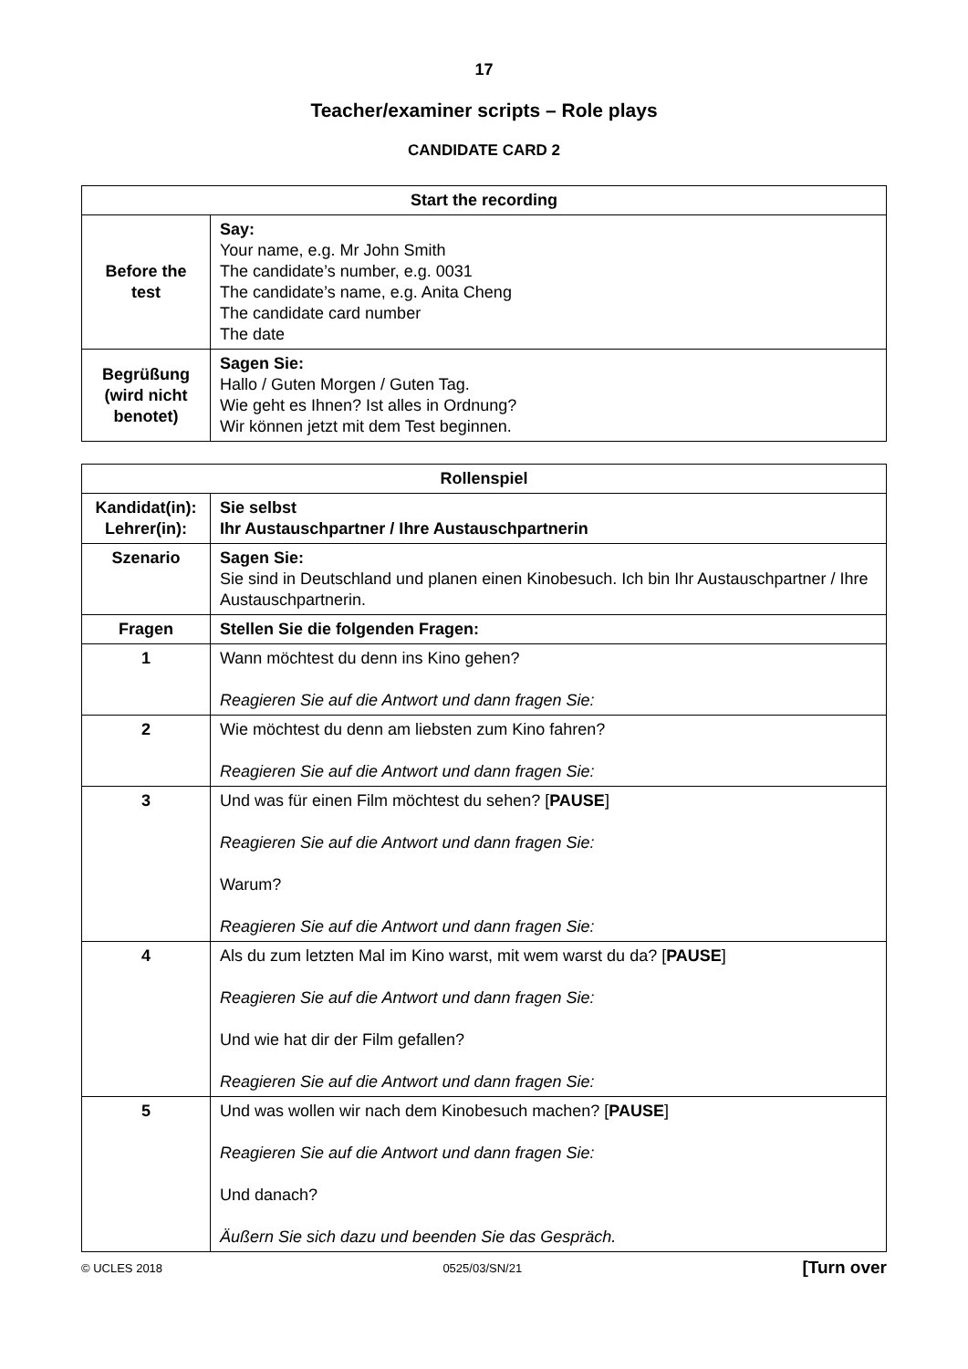17
Teacher/examiner scripts – Role plays
CANDIDATE CARD 2
| Start the recording | |
| --- | --- |
| Before the test | Say: Your name, e.g. Mr John Smith The candidate’s number, e.g. 0031 The candidate’s name, e.g. Anita Cheng The candidate card number The date |
| Begrüßung (wird nicht benotet) | Sagen Sie: Hallo / Guten Morgen / Guten Tag. Wie geht es Ihnen? Ist alles in Ordnung? Wir können jetzt mit dem Test beginnen. |
| Rollenspiel | |
| --- | --- |
| Kandidat(in): Lehrer(in): | Sie selbst Ihr Austauschpartner / Ihre Austauschpartnerin |
| Szenario | Sagen Sie: Sie sind in Deutschland und planen einen Kinobesuch. Ich bin Ihr Austauschpartner / Ihre Austauschpartnerin. |
| Fragen | Stellen Sie die folgenden Fragen: |
| 1 | Wann möchtest du denn ins Kino gehen? Reagieren Sie auf die Antwort und dann fragen Sie: |
| 2 | Wie möchtest du denn am liebsten zum Kino fahren? Reagieren Sie auf die Antwort und dann fragen Sie: |
| 3 | Und was für einen Film möchtest du sehen? [ PAUSE ] Reagieren Sie auf die Antwort und dann fragen Sie: Warum? Reagieren Sie auf die Antwort und dann fragen Sie: |
| 4 | Als du zum letzten Mal im Kino warst, mit wem warst du da? [ PAUSE ] Reagieren Sie auf die Antwort und dann fragen Sie: Und wie hat dir der Film gefallen? Reagieren Sie auf die Antwort und dann fragen Sie: |
| 5 | Und was wollen wir nach dem Kinobesuch machen? [ PAUSE ] Reagieren Sie auf die Antwort und dann fragen Sie: Und danach? Äußern Sie sich dazu und beenden Sie das Gespräch. |
© UCLES 2018 0525/03/SN/21 [Turn over